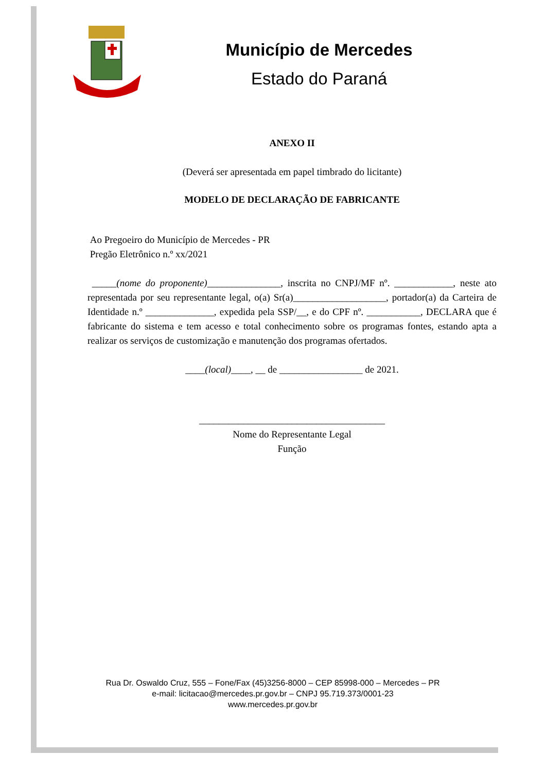Município de Mercedes
Estado do Paraná
ANEXO II
(Deverá ser apresentada em papel timbrado do licitante)
MODELO DE DECLARAÇÃO DE FABRICANTE
Ao Pregoeiro do Município de Mercedes - PR
Pregão Eletrônico n.º xx/2021
_____(nome do proponente)_______________, inscrita no CNPJ/MF nº. ____________, neste ato representada por seu representante legal, o(a) Sr(a)___________________, portador(a) da Carteira de Identidade n.º ______________, expedida pela SSP/__, e do CPF nº. ___________, DECLARA que é fabricante do sistema e tem acesso e total conhecimento sobre os programas fontes, estando apta a realizar os serviços de customização e manutenção dos programas ofertados.
____(local)____, __ de _________________ de 2021.
______________________________________
Nome do Representante Legal
Função
Rua Dr. Oswaldo Cruz, 555 – Fone/Fax (45)3256-8000 – CEP 85998-000 – Mercedes – PR
e-mail: licitacao@mercedes.pr.gov.br – CNPJ 95.719.373/0001-23
www.mercedes.pr.gov.br